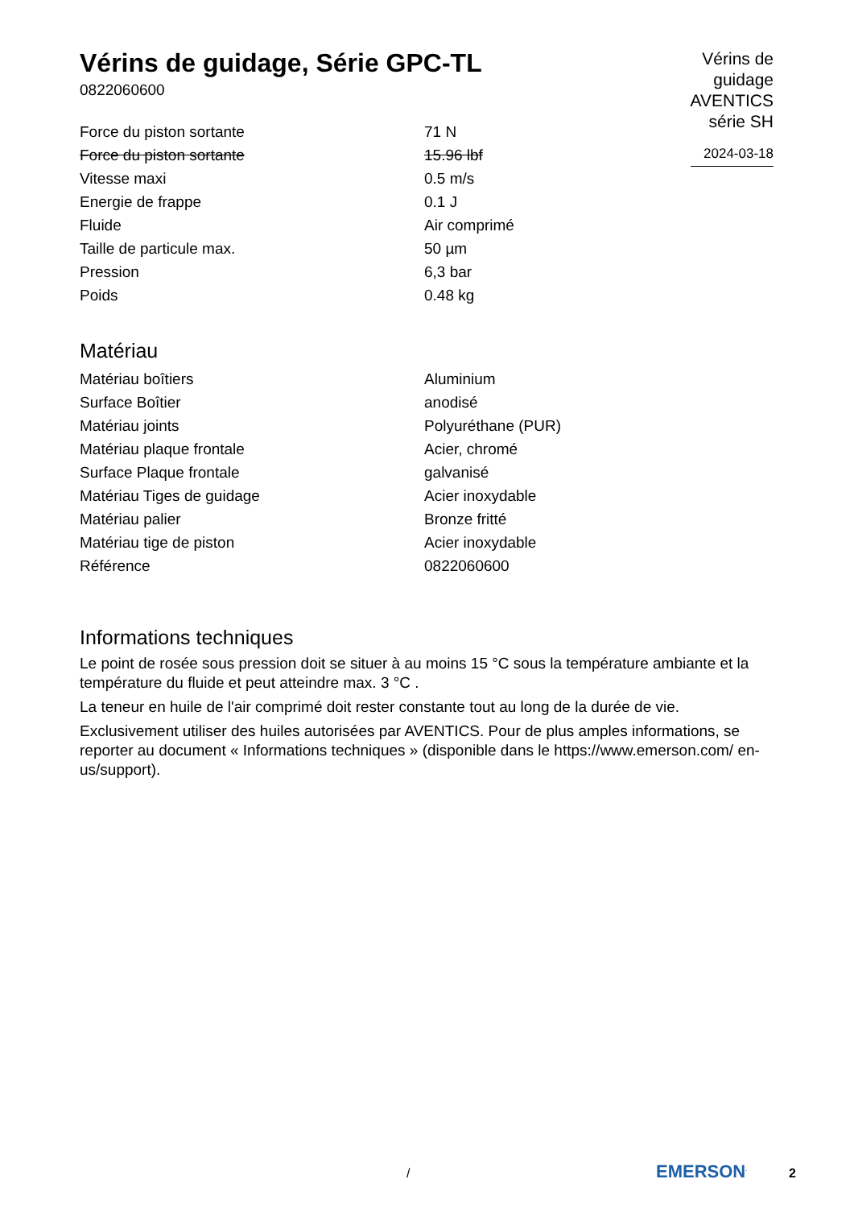Vérins de guidage, Série GPC-TL
0822060600
Vérins de
guidage
AVENTICS
série SH
2024-03-18
| Force du piston sortante | 71 N |
| Force du piston sortante | 15.96 lbf |
| Vitesse maxi | 0.5 m/s |
| Energie de frappe | 0.1 J |
| Fluide | Air comprimé |
| Taille de particule max. | 50 µm |
| Pression | 6,3 bar |
| Poids | 0.48 kg |
Matériau
| Matériau boîtiers | Aluminium |
| Surface Boîtier | anodisé |
| Matériau joints | Polyuréthane (PUR) |
| Matériau plaque frontale | Acier, chromé |
| Surface Plaque frontale | galvanisé |
| Matériau Tiges de guidage | Acier inoxydable |
| Matériau palier | Bronze fritté |
| Matériau tige de piston | Acier inoxydable |
| Référence | 0822060600 |
Informations techniques
Le point de rosée sous pression doit se situer à au moins 15 °C sous la température ambiante et la température du fluide et peut atteindre max. 3 °C .
La teneur en huile de l'air comprimé doit rester constante tout au long de la durée de vie.
Exclusivement utiliser des huiles autorisées par AVENTICS. Pour de plus amples informations, se reporter au document « Informations techniques » (disponible dans le https://www.emerson.com/ en-us/support).
/ EMERSON<sup>.</sup> 2